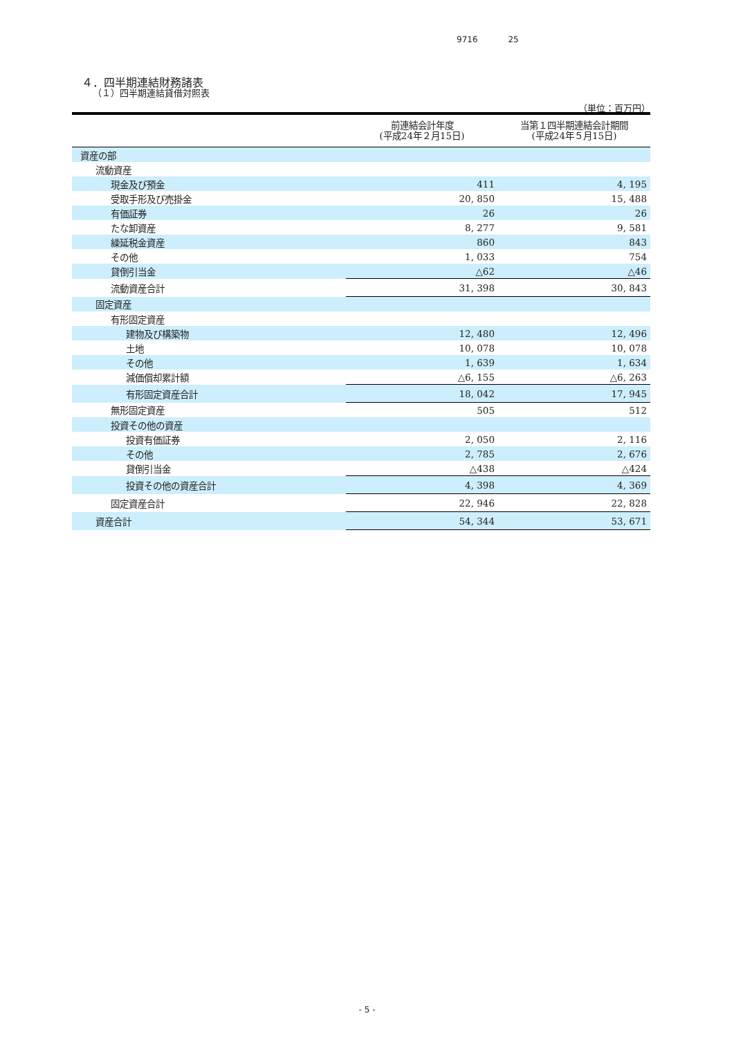9716 25
４．四半期連結財務諸表
（１）四半期連結貸借対照表
（単位：百万円）
| | 前連結会計年度 (平成24年２月15日) | 当第１四半期連結会計期間 (平成24年５月15日) |
| --- | --- | --- |
| 資産の部 | | |
| 流動資産 | | |
| 現金及び預金 | 411 | 4, 195 |
| 受取手形及び売掛金 | 20, 850 | 15, 488 |
| 有価証券 | 26 | 26 |
| たな卸資産 | 8, 277 | 9, 581 |
| 繰延税金資産 | 860 | 843 |
| その他 | 1, 033 | 754 |
| 貸倒引当金 | △62 | △46 |
| 流動資産合計 | 31, 398 | 30, 843 |
| 固定資産 | | |
| 有形固定資産 | | |
| 建物及び構築物 | 12, 480 | 12, 496 |
| 土地 | 10, 078 | 10, 078 |
| その他 | 1, 639 | 1, 634 |
| 減価償却累計額 | △6, 155 | △6, 263 |
| 有形固定資産合計 | 18, 042 | 17, 945 |
| 無形固定資産 | 505 | 512 |
| 投資その他の資産 | | |
| 投資有価証券 | 2, 050 | 2, 116 |
| その他 | 2, 785 | 2, 676 |
| 貸倒引当金 | △438 | △424 |
| 投資その他の資産合計 | 4, 398 | 4, 369 |
| 固定資産合計 | 22, 946 | 22, 828 |
| 資産合計 | 54, 344 | 53, 671 |
- 5 -